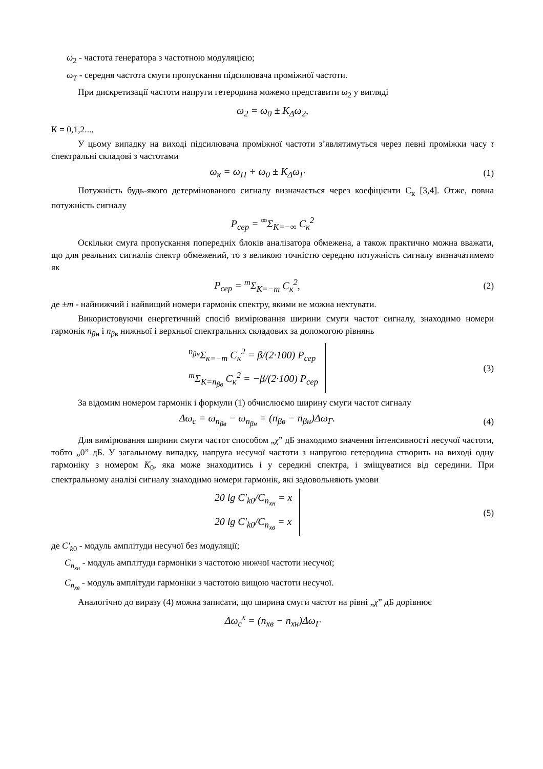ω<sub>2</sub> - частота генератора з частотною модуляцією;
ω<sub>Т</sub> - середня частота смуги пропускання підсилювача проміжної частоти.
При дискретизації частоти напруги гетеродина можемо представити ω<sub>2</sub> у вигляді
ω<sub>2</sub> = ω<sub>0</sub> ± K<sub>Δ</sub>ω<sub>2</sub>,
К = 0,1,2...,
У цьому випадку на виході підсилювача проміжної частоти з’являтимуться через певні проміжки часу τ спектральні складові з частотами
ω<sub>к</sub> = ω<sub>П</sub> + ω<sub>0</sub> ± K<sub>Δ</sub>ω<sub>Г</sub> (1)
Потужність будь-якого детермінованого сигналу визначається через коефіцієнти С<sub>к</sub> [3,4]. Отже, повна потужність сигналу
P<sub>сер</sub> = <sup>∞</sup>Σ<sub>К=−∞</sub> C<sub>к</sub><sup>2</sup>
Оскільки смуга пропускання попередніх блоків аналізатора обмежена, а також практично можна вважати, що для реальних сигналів спектр обмежений, то з великою точністю середню потужність сигналу визначатимемо як
P<sub>сер</sub> = <sup>m</sup>Σ<sub>К=−m</sub> C<sub>к</sub><sup>2</sup>, (2)
де ±m - найнижчий і найвищий номери гармонік спектру, якими не можна нехтувати.
Використовуючи енергетичний спосіб вимірювання ширини смуги частот сигналу, знаходимо номери гармонік n<sub>βн</sub> і n<sub>βв</sub> нижньої і верхньої спектральних складових за допомогою рівнянь
<sup>n<sub>βн</sub></sup>Σ<sub>к=−m</sub> C<sub>к</sub><sup>2</sup> = β/(2·100) P<sub>сер</sub>
<sup>m</sup> Σ<sub>К=n<sub>βв</sub></sub> C<sub>к</sub><sup>2</sup> = −β/(2·100) P<sub>сер</sub>
(3)
За відомим номером гармонік і формули (1) обчислюємо ширину смуги частот сигналу
Δω<sub>c</sub> = ω<sub>n<sub>βв</sub></sub> − ω<sub>n<sub>βн</sub></sub> = (n<sub>βв</sub> − n<sub>βн</sub>)Δω<sub>Г</sub>.
(4)
Для вимірювання ширини смуги частот способом „χ” дБ знаходимо значення інтенсивності несучої частоти, тобто „0” дБ. У загальному випадку, напруга несучої частоти з напругою гетеродина створить на виході одну гармоніку з номером K<sub>0</sub>, яка може знаходитись і у середині спектра, і зміщуватися від середини. При спектральному аналізі сигналу знаходимо номери гармонік, які задовольняють умови
20 lg C′<sub>k0</sub>/C<sub>n<sub>хн</sub></sub> = x
20 lg C′<sub>k0</sub>/C<sub>n<sub>хв</sub></sub> = x
(5)
де C′<sub>k0</sub> - модуль амплітуди несучої без модуляції;
C<sub>n<sub>хн</sub></sub> - модуль амплітуди гармоніки з частотою нижчої частоти несучої;
C<sub>n<sub>хв</sub></sub> - модуль амплітуди гармоніки з частотою вищою частоти несучої.
Аналогічно до виразу (4) можна записати, що ширина смуги частот на рівні „χ” дБ дорівнює
Δω<sub>c</sub><sup>x</sup> = (n<sub>xв</sub> − n<sub>xн</sub>)Δω<sub>Г</sub>